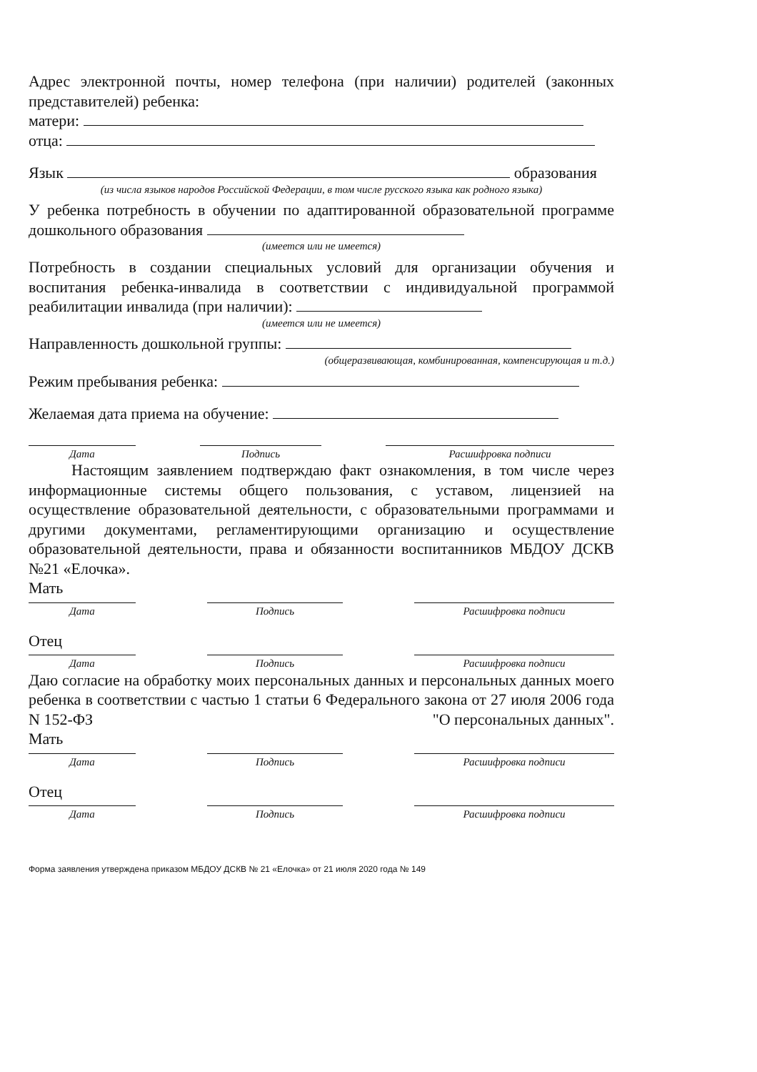Адрес электронной почты, номер телефона (при наличии) родителей (законных представителей) ребенка:
матери:
отца:
Язык образования
(из числа языков народов Российской Федерации, в том числе русского языка как родного языка)
У ребенка потребность в обучении по адаптированной образовательной программе дошкольного образования
(имеется или не имеется)
Потребность в создании специальных условий для организации обучения и воспитания ребенка-инвалида в соответствии с индивидуальной программой реабилитации инвалида (при наличии):
(имеется или не имеется)
Направленность дошкольной группы:
(общеразвивающая, комбинированная, компенсирующая и т.д.)
Режим пребывания ребенка:
Желаемая дата приема на обучение:
Дата Подпись Расшифровка подписи
Настоящим заявлением подтверждаю факт ознакомления, в том числе через информационные системы общего пользования, с уставом, лицензией на осуществление образовательной деятельности, с образовательными программами и другими документами, регламентирующими организацию и осуществление образовательной деятельности, права и обязанности воспитанников МБДОУ ДСКВ №21 «Елочка».
Мать
Дата Подпись Расшифровка подписи
Отец
Дата Подпись Расшифровка подписи
Даю согласие на обработку моих персональных данных и персональных данных моего ребенка в соответствии с частью 1 статьи 6 Федерального закона от 27 июля 2006 года N 152-ФЗ "О персональных данных".
Мать
Дата Подпись Расшифровка подписи
Отец
Дата Подпись Расшифровка подписи
Форма заявления утверждена приказом МБДОУ ДСКВ № 21 «Елочка» от 21 июля 2020 года № 149